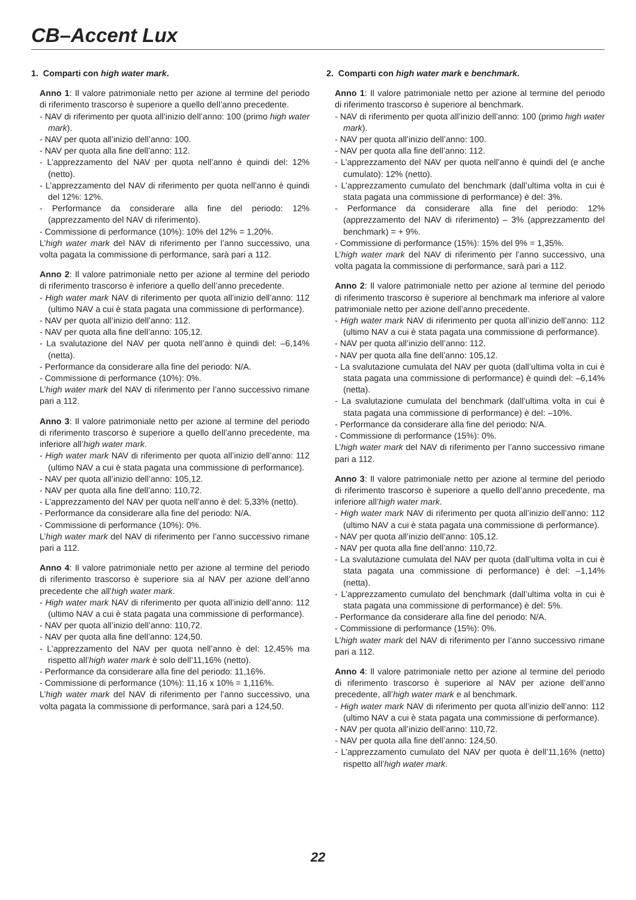CB–Accent Lux
1. Comparti con high water mark.
Anno 1: Il valore patrimoniale netto per azione al termine del periodo di riferimento trascorso è superiore a quello dell’anno precedente.
- NAV di riferimento per quota all’inizio dell’anno: 100 (primo high water mark).
- NAV per quota all’inizio dell’anno: 100.
- NAV per quota alla fine dell’anno: 112.
- L’apprezzamento del NAV per quota nell’anno è quindi del: 12% (netto).
- L’apprezzamento del NAV di riferimento per quota nell’anno è quindi del 12%: 12%.
- Performance da considerare alla fine del periodo: 12% (apprezzamento del NAV di riferimento).
- Commissione di performance (10%): 10% del 12% = 1,20%.
L’high water mark del NAV di riferimento per l’anno successivo, una volta pagata la commissione di performance, sarà pari a 112.
Anno 2: Il valore patrimoniale netto per azione al termine del periodo di riferimento trascorso è inferiore a quello dell’anno precedente.
- High water mark NAV di riferimento per quota all’inizio dell’anno: 112 (ultimo NAV a cui è stata pagata una commissione di performance).
- NAV per quota all’inizio dell’anno: 112.
- NAV per quota alla fine dell’anno: 105,12.
- La svalutazione del NAV per quota nell’anno è quindi del: –6,14% (netta).
- Performance da considerare alla fine del periodo: N/A.
- Commissione di performance (10%): 0%.
L’high water mark del NAV di riferimento per l’anno successivo rimane pari a 112.
Anno 3: Il valore patrimoniale netto per azione al termine del periodo di riferimento trascorso è superiore a quello dell’anno precedente, ma inferiore all’high water mark.
- High water mark NAV di riferimento per quota all’inizio dell’anno: 112 (ultimo NAV a cui è stata pagata una commissione di performance).
- NAV per quota all’inizio dell’anno: 105,12.
- NAV per quota alla fine dell’anno: 110,72.
- L’apprezzamento del NAV per quota nell’anno è del: 5,33% (netto).
- Performance da considerare alla fine del periodo: N/A.
- Commissione di performance (10%): 0%.
L’high water mark del NAV di riferimento per l’anno successivo rimane pari a 112.
Anno 4: Il valore patrimoniale netto per azione al termine del periodo di riferimento trascorso è superiore sia al NAV per azione dell’anno precedente che all’high water mark.
- High water mark NAV di riferimento per quota all’inizio dell’anno: 112 (ultimo NAV a cui è stata pagata una commissione di performance).
- NAV per quota all’inizio dell’anno: 110,72.
- NAV per quota alla fine dell’anno: 124,50.
- L’apprezzamento del NAV per quota nell’anno è del: 12,45% ma rispetto all’high water mark è solo dell’11,16% (netto).
- Performance da considerare alla fine del periodo: 11,16%.
- Commissione di performance (10%): 11,16 x 10% = 1,116%.
L’high water mark del NAV di riferimento per l’anno successivo, una volta pagata la commissione di performance, sarà pari a 124,50.
2. Comparti con high water mark e benchmark.
Anno 1: Il valore patrimoniale netto per azione al termine del periodo di riferimento trascorso è superiore al benchmark.
- NAV di riferimento per quota all’inizio dell’anno: 100 (primo high water mark).
- NAV per quota all’inizio dell’anno: 100.
- NAV per quota alla fine dell’anno: 112.
- L’apprezzamento del NAV per quota nell’anno è quindi del (e anche cumulato): 12% (netto).
- L’apprezzamento cumulato del benchmark (dall’ultima volta in cui è stata pagata una commissione di performance) è del: 3%.
- Performance da considerare alla fine del periodo: 12% (apprezzamento del NAV di riferimento) – 3% (apprezzamento del benchmark) = + 9%.
- Commissione di performance (15%): 15% del 9% = 1,35%.
L’high water mark del NAV di riferimento per l’anno successivo, una volta pagata la commissione di performance, sarà pari a 112.
Anno 2: Il valore patrimoniale netto per azione al termine del periodo di riferimento trascorso è superiore al benchmark ma inferiore al valore patrimoniale netto per azione dell’anno precedente.
- High water mark NAV di riferimento per quota all’inizio dell’anno: 112 (ultimo NAV a cui è stata pagata una commissione di performance).
- NAV per quota all’inizio dell’anno: 112.
- NAV per quota alla fine dell’anno: 105,12.
- La svalutazione cumulata del NAV per quota (dall’ultima volta in cui è stata pagata una commissione di performance) è quindi del: –6,14% (netta).
- La svalutazione cumulata del benchmark (dall’ultima volta in cui è stata pagata una commissione di performance) è del: –10%.
- Performance da considerare alla fine del periodo: N/A.
- Commissione di performance (15%): 0%.
L’high water mark del NAV di riferimento per l’anno successivo rimane pari a 112.
Anno 3: Il valore patrimoniale netto per azione al termine del periodo di riferimento trascorso è superiore a quello dell’anno precedente, ma inferiore all’high water mark.
- High water mark NAV di riferimento per quota all’inizio dell’anno: 112 (ultimo NAV a cui è stata pagata una commissione di performance).
- NAV per quota all’inizio dell’anno: 105,12.
- NAV per quota alla fine dell’anno: 110,72.
- La svalutazione cumulata del NAV per quota (dall’ultima volta in cui è stata pagata una commissione di performance) è del: –1,14% (netta).
- L’apprezzamento cumulato del benchmark (dall’ultima volta in cui è stata pagata una commissione di performance) è del: 5%.
- Performance da considerare alla fine del periodo: N/A.
- Commissione di performance (15%): 0%.
L’high water mark del NAV di riferimento per l’anno successivo rimane pari a 112.
Anno 4: Il valore patrimoniale netto per azione al termine del periodo di riferimento trascorso è superiore al NAV per azione dell’anno precedente, all’high water mark e al benchmark.
- High water mark NAV di riferimento per quota all’inizio dell’anno: 112 (ultimo NAV a cui è stata pagata una commissione di performance).
- NAV per quota all’inizio dell’anno: 110,72.
- NAV per quota alla fine dell’anno: 124,50.
- L’apprezzamento cumulato del NAV per quota è dell’11,16% (netto) rispetto all’high water mark.
22